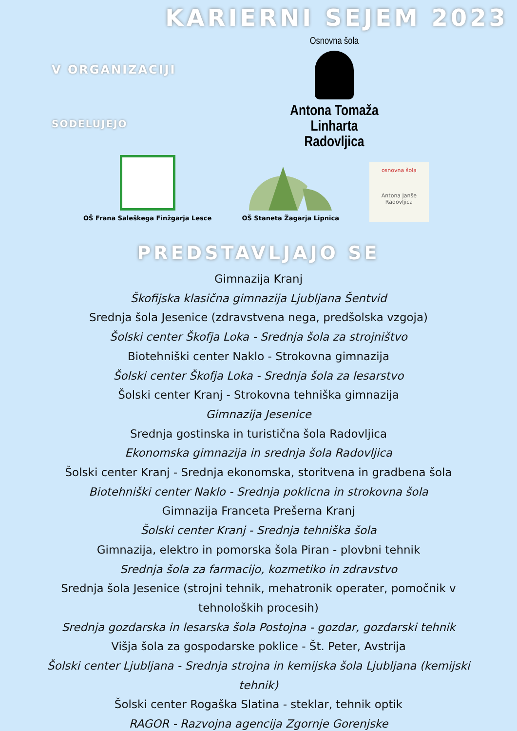KARIERNI SEJEM 2023
V ORGANIZACIJI
SODELUJEJO
Osnovna šola
Antona Tomaža Linharta
Radovljica
OŠ Frana Saleškega Finžgarja Lesce
OŠ Staneta Žagarja Lipnica
osnovna šola
Antona Janše Radovljica
PREDSTAVLJAJO SE
Gimnazija Kranj
Škofijska klasična gimnazija Ljubljana Šentvid
Srednja šola Jesenice (zdravstvena nega, predšolska vzgoja)
Šolski center Škofja Loka - Srednja šola za strojništvo
Biotehniški center Naklo - Strokovna gimnazija
Šolski center Škofja Loka - Srednja šola za lesarstvo
Šolski center Kranj - Strokovna tehniška gimnazija
Gimnazija Jesenice
Srednja gostinska in turistična šola Radovljica
Ekonomska gimnazija in srednja šola Radovljica
Šolski center Kranj - Srednja ekonomska, storitvena in gradbena šola
Biotehniški center Naklo - Srednja poklicna in strokovna šola
Gimnazija Franceta Prešerna Kranj
Šolski center Kranj - Srednja tehniška šola
Gimnazija, elektro in pomorska šola Piran - plovbni tehnik
Srednja šola za farmacijo, kozmetiko in zdravstvo
Srednja šola Jesenice (strojni tehnik, mehatronik operater, pomočnik v
tehnoloških procesih)
Srednja gozdarska in lesarska šola Postojna - gozdar, gozdarski tehnik
Višja šola za gospodarske poklice - Št. Peter, Avstrija
Šolski center Ljubljana - Srednja strojna in kemijska šola Ljubljana (kemijski
tehnik)
Šolski center Rogaška Slatina - steklar, tehnik optik
RAGOR - Razvojna agencija Zgornje Gorenjske